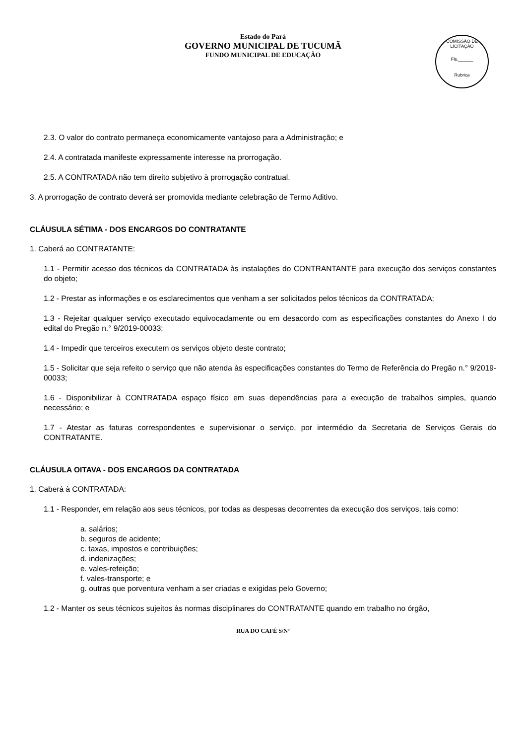Estado do Pará
GOVERNO MUNICIPAL DE TUCUMÃ
FUNDO MUNICIPAL DE EDUCAÇÃO
COMISSÃO DE LICITAÇÃO
Fls.______
Rubrica
2.3. O valor do contrato permaneça economicamente vantajoso para a Administração; e
2.4. A contratada manifeste expressamente interesse na prorrogação.
2.5. A CONTRATADA não tem direito subjetivo à prorrogação contratual.
3. A prorrogação de contrato deverá ser promovida mediante celebração de Termo Aditivo.
CLÁUSULA SÉTIMA - DOS ENCARGOS DO CONTRATANTE
1. Caberá ao CONTRATANTE:
1.1 - Permitir acesso dos técnicos da CONTRATADA às instalações do CONTRANTANTE para execução dos serviços constantes do objeto;
1.2 - Prestar as informações e os esclarecimentos que venham a ser solicitados pelos técnicos da CONTRATADA;
1.3 - Rejeitar qualquer serviço executado equivocadamente ou em desacordo com as especificações constantes do Anexo I do edital do Pregão n.° 9/2019-00033;
1.4 - Impedir que terceiros executem os serviços objeto deste contrato;
1.5 - Solicitar que seja refeito o serviço que não atenda às especificações constantes do Termo de Referência do Pregão n.° 9/2019-00033;
1.6 - Disponibilizar à CONTRATADA espaço físico em suas dependências para a execução de trabalhos simples, quando necessário; e
1.7 - Atestar as faturas correspondentes e supervisionar o serviço, por intermédio da Secretaria de Serviços Gerais do CONTRATANTE.
CLÁUSULA OITAVA - DOS ENCARGOS DA CONTRATADA
1. Caberá à CONTRATADA:
1.1 - Responder, em relação aos seus técnicos, por todas as despesas decorrentes da execução dos serviços, tais como:
a. salários;
b. seguros de acidente;
c. taxas, impostos e contribuições;
d. indenizações;
e. vales-refeição;
f. vales-transporte; e
g. outras que porventura venham a ser criadas e exigidas pelo Governo;
1.2 - Manter os seus técnicos sujeitos às normas disciplinares do CONTRATANTE quando em trabalho no órgão,
RUA DO CAFÉ S/Nº